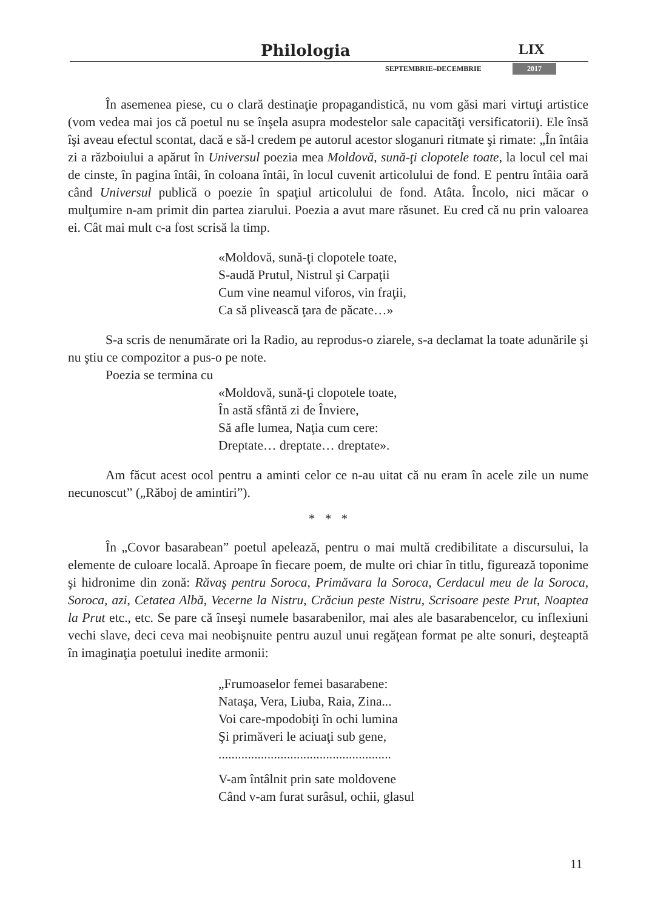Philologia LIX
SEPTEMBRIE–DECEMBRIE 2017
În asemenea piese, cu o clară destinaţie propagandistică, nu vom găsi mari virtuţi artistice (vom vedea mai jos că poetul nu se înşela asupra modestelor sale capacităţi versificatorii). Ele însă îşi aveau efectul scontat, dacă e să-l credem pe autorul acestor sloganuri ritmate şi rimate: „În întâia zi a războiului a apărut în Universul poezia mea Moldovă, sună-ţi clopotele toate, la locul cel mai de cinste, în pagina întâi, în coloana întâi, în locul cuvenit articolului de fond. E pentru întâia oară când Universul publică o poezie în spaţiul articolului de fond. Atâta. Încolo, nici măcar o mulţumire n-am primit din partea ziarului. Poezia a avut mare răsunet. Eu cred că nu prin valoarea ei. Cât mai mult c-a fost scrisă la timp.
«Moldovă, sună-ţi clopotele toate,
S-audă Prutul, Nistrul şi Carpaţii
Cum vine neamul viforos, vin fraţii,
Ca să plivească ţara de păcate…»
S-a scris de nenumărate ori la Radio, au reprodus-o ziarele, s-a declamat la toate adunările şi nu ştiu ce compozitor a pus-o pe note.
Poezia se termina cu
«Moldovă, sună-ţi clopotele toate,
În astă sfântă zi de Înviere,
Să afle lumea, Naţia cum cere:
Dreptate… dreptate… dreptate».
Am făcut acest ocol pentru a aminti celor ce n-au uitat că nu eram în acele zile un nume necunoscut” („Răboj de amintiri”).
* * *
În „Covor basarabean” poetul apelează, pentru o mai multă credibilitate a discursului, la elemente de culoare locală. Aproape în fiecare poem, de multe ori chiar în titlu, figurează toponime şi hidronime din zonă: Răvaş pentru Soroca, Primăvara la Soroca, Cerdacul meu de la Soroca, Soroca, azi, Cetatea Albă, Vecerne la Nistru, Crăciun peste Nistru, Scrisoare peste Prut, Noaptea la Prut etc., etc. Se pare că înseşi numele basarabenilor, mai ales ale basarabencelor, cu inflexiuni vechi slave, deci ceva mai neobişnuite pentru auzul unui regăţean format pe alte sonuri, deşteaptă în imaginaţia poetului inedite armonii:
„Frumoaselor femei basarabene:
Nataşa, Vera, Liuba, Raia, Zina...
Voi care-mpodobiţi în ochi lumina
Şi primăveri le aciuaţi sub gene,
.....................................................
V-am întâlnit prin sate moldovene
Când v-am furat surâsul, ochii, glasul
11